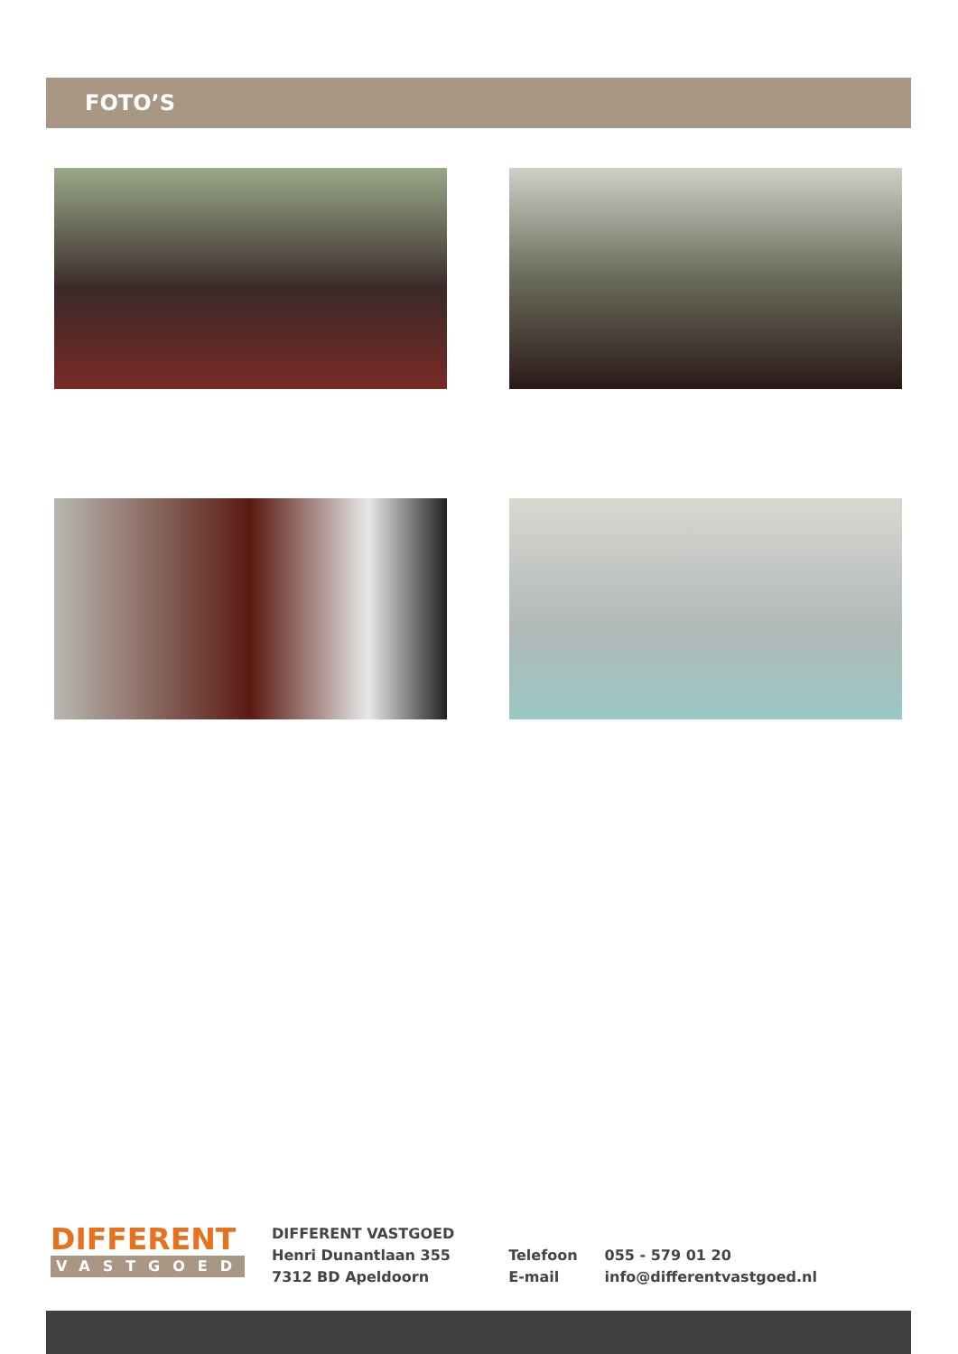FOTO’S
DIFFERENT
VASTGOED
DIFFERENT VASTGOED
Henri Dunantlaan 355
7312 BD Apeldoorn
Telefoon
E-mail
055 - 579 01 20
info@differentvastgoed.nl